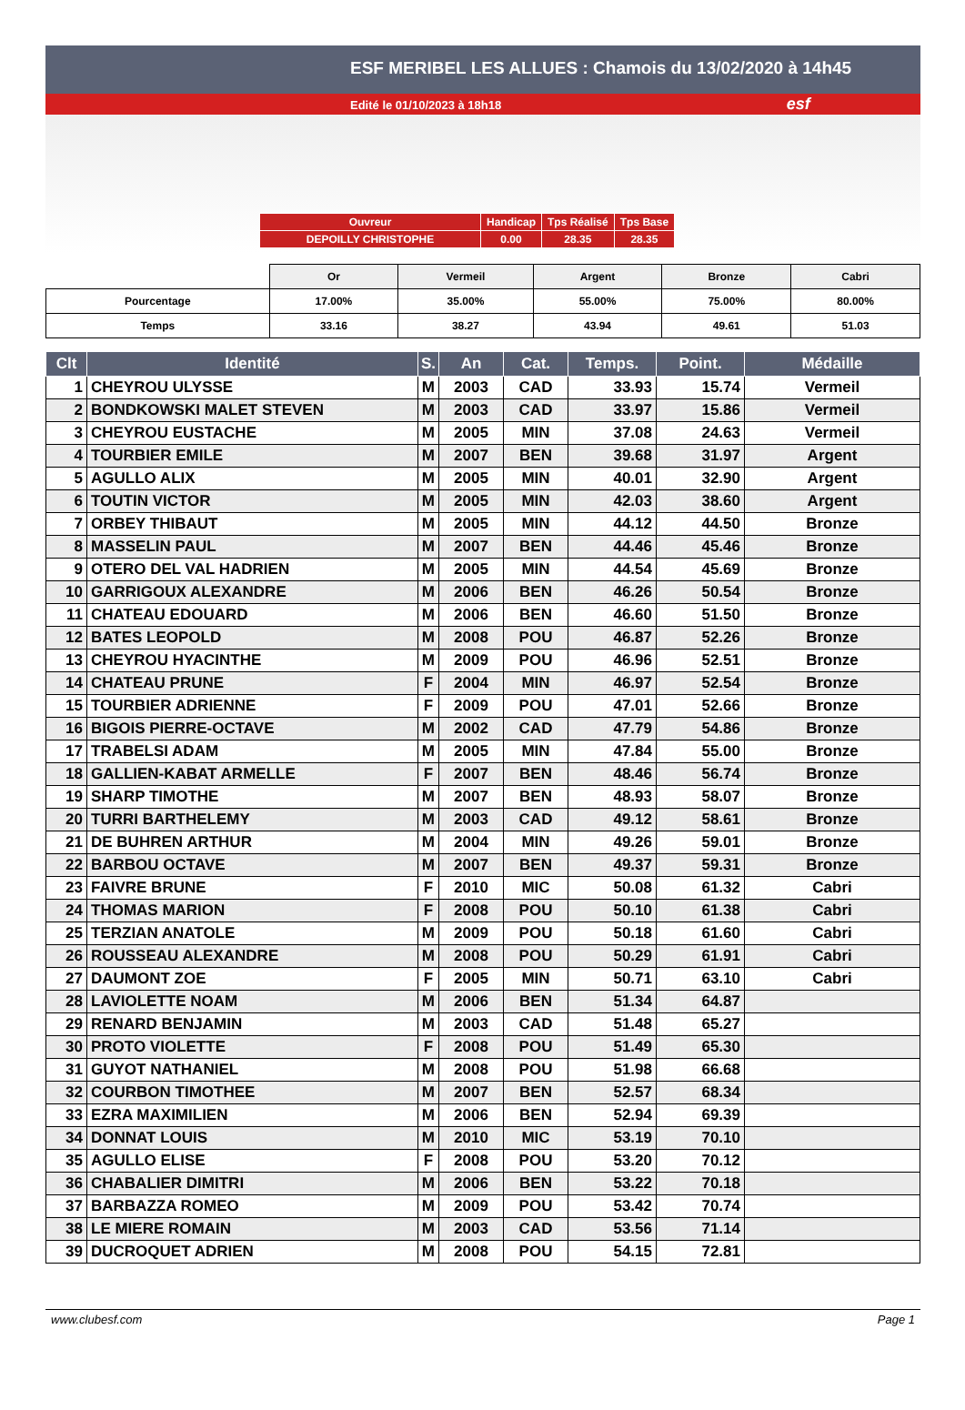ESF MERIBEL LES ALLUES : Chamois du 13/02/2020 à 14h45
Edité le 01/10/2023 à 18h18 esf
| Ouvreur | Handicap | Tps Réalisé | Tps Base |
| DEPOILLY CHRISTOPHE | 0.00 | 28.35 | 28.35 |
| | Or | Vermeil | Argent | Bronze | Cabri |
| Pourcentage | 17.00% | 35.00% | 55.00% | 75.00% | 80.00% |
| Temps | 33.16 | 38.27 | 43.94 | 49.61 | 51.03 |
| Clt | Identité | S. | An | Cat. | Temps. | Point. | Médaille |
| --- | --- | --- | --- | --- | --- | --- | --- |
| 1 | CHEYROU ULYSSE | M | 2003 | CAD | 33.93 | 15.74 | Vermeil |
| 2 | BONDKOWSKI MALET STEVEN | M | 2003 | CAD | 33.97 | 15.86 | Vermeil |
| 3 | CHEYROU EUSTACHE | M | 2005 | MIN | 37.08 | 24.63 | Vermeil |
| 4 | TOURBIER EMILE | M | 2007 | BEN | 39.68 | 31.97 | Argent |
| 5 | AGULLO ALIX | M | 2005 | MIN | 40.01 | 32.90 | Argent |
| 6 | TOUTIN VICTOR | M | 2005 | MIN | 42.03 | 38.60 | Argent |
| 7 | ORBEY THIBAUT | M | 2005 | MIN | 44.12 | 44.50 | Bronze |
| 8 | MASSELIN PAUL | M | 2007 | BEN | 44.46 | 45.46 | Bronze |
| 9 | OTERO DEL VAL HADRIEN | M | 2005 | MIN | 44.54 | 45.69 | Bronze |
| 10 | GARRIGOUX ALEXANDRE | M | 2006 | BEN | 46.26 | 50.54 | Bronze |
| 11 | CHATEAU EDOUARD | M | 2006 | BEN | 46.60 | 51.50 | Bronze |
| 12 | BATES LEOPOLD | M | 2008 | POU | 46.87 | 52.26 | Bronze |
| 13 | CHEYROU HYACINTHE | M | 2009 | POU | 46.96 | 52.51 | Bronze |
| 14 | CHATEAU PRUNE | F | 2004 | MIN | 46.97 | 52.54 | Bronze |
| 15 | TOURBIER ADRIENNE | F | 2009 | POU | 47.01 | 52.66 | Bronze |
| 16 | BIGOIS PIERRE-OCTAVE | M | 2002 | CAD | 47.79 | 54.86 | Bronze |
| 17 | TRABELSI ADAM | M | 2005 | MIN | 47.84 | 55.00 | Bronze |
| 18 | GALLIEN-KABAT ARMELLE | F | 2007 | BEN | 48.46 | 56.74 | Bronze |
| 19 | SHARP TIMOTHE | M | 2007 | BEN | 48.93 | 58.07 | Bronze |
| 20 | TURRI BARTHELEMY | M | 2003 | CAD | 49.12 | 58.61 | Bronze |
| 21 | DE BUHREN ARTHUR | M | 2004 | MIN | 49.26 | 59.01 | Bronze |
| 22 | BARBOU OCTAVE | M | 2007 | BEN | 49.37 | 59.31 | Bronze |
| 23 | FAIVRE BRUNE | F | 2010 | MIC | 50.08 | 61.32 | Cabri |
| 24 | THOMAS MARION | F | 2008 | POU | 50.10 | 61.38 | Cabri |
| 25 | TERZIAN ANATOLE | M | 2009 | POU | 50.18 | 61.60 | Cabri |
| 26 | ROUSSEAU ALEXANDRE | M | 2008 | POU | 50.29 | 61.91 | Cabri |
| 27 | DAUMONT ZOE | F | 2005 | MIN | 50.71 | 63.10 | Cabri |
| 28 | LAVIOLETTE NOAM | M | 2006 | BEN | 51.34 | 64.87 | |
| 29 | RENARD BENJAMIN | M | 2003 | CAD | 51.48 | 65.27 | |
| 30 | PROTO VIOLETTE | F | 2008 | POU | 51.49 | 65.30 | |
| 31 | GUYOT NATHANIEL | M | 2008 | POU | 51.98 | 66.68 | |
| 32 | COURBON TIMOTHEE | M | 2007 | BEN | 52.57 | 68.34 | |
| 33 | EZRA MAXIMILIEN | M | 2006 | BEN | 52.94 | 69.39 | |
| 34 | DONNAT LOUIS | M | 2010 | MIC | 53.19 | 70.10 | |
| 35 | AGULLO ELISE | F | 2008 | POU | 53.20 | 70.12 | |
| 36 | CHABALIER DIMITRI | M | 2006 | BEN | 53.22 | 70.18 | |
| 37 | BARBAZZA ROMEO | M | 2009 | POU | 53.42 | 70.74 | |
| 38 | LE MIERE ROMAIN | M | 2003 | CAD | 53.56 | 71.14 | |
| 39 | DUCROQUET ADRIEN | M | 2008 | POU | 54.15 | 72.81 | |
www.clubesf.com Page 1